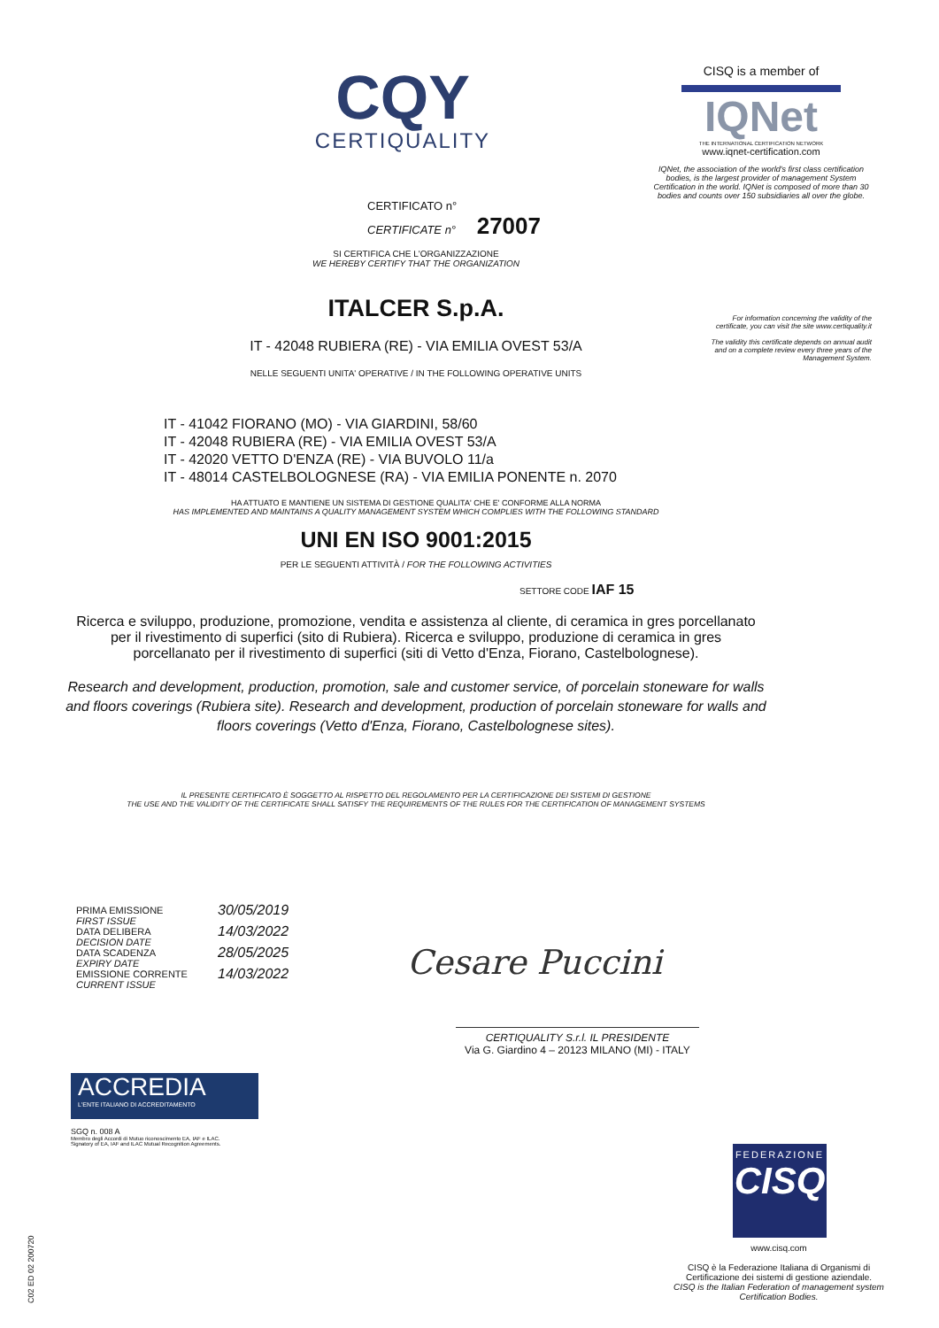CQY
CERTIQUALITY
CISQ is a member of
IQNet
THE INTERNATIONAL CERTIFICATION NETWORK
www.iqnet-certification.com
IQNet, the association of the world's first class certification bodies, is the largest provider of management System Certification in the world. IQNet is composed of more than 30 bodies and counts over 150 subsidiaries all over the globe.
For information concerning the validity of the certificate, you can visit the site www.certiquality.it
The validity this certificate depends on annual audit and on a complete review every three years of the Management System.
CERTIFICATO n°
CERTIFICATE n° 27007
SI CERTIFICA CHE L'ORGANIZZAZIONE
WE HEREBY CERTIFY THAT THE ORGANIZATION
ITALCER S.p.A.
IT - 42048 RUBIERA (RE) - VIA EMILIA OVEST 53/A
NELLE SEGUENTI UNITA' OPERATIVE / IN THE FOLLOWING OPERATIVE UNITS
IT - 41042 FIORANO (MO) - VIA GIARDINI, 58/60
IT - 42048 RUBIERA (RE) - VIA EMILIA OVEST 53/A
IT - 42020 VETTO D'ENZA (RE) - VIA BUVOLO 11/a
IT - 48014 CASTELBOLOGNESE (RA) - VIA EMILIA PONENTE n. 2070
HA ATTUATO E MANTIENE UN SISTEMA DI GESTIONE QUALITA' CHE E' CONFORME ALLA NORMA
HAS IMPLEMENTED AND MAINTAINS A QUALITY MANAGEMENT SYSTEM WHICH COMPLIES WITH THE FOLLOWING STANDARD
UNI EN ISO 9001:2015
PER LE SEGUENTI ATTIVITÀ / FOR THE FOLLOWING ACTIVITIES
SETTORE CODE IAF 15
Ricerca e sviluppo, produzione, promozione, vendita e assistenza al cliente, di ceramica in gres porcellanato per il rivestimento di superfici (sito di Rubiera). Ricerca e sviluppo, produzione di ceramica in gres porcellanato per il rivestimento di superfici (siti di Vetto d'Enza, Fiorano, Castelbolognese).
Research and development, production, promotion, sale and customer service, of porcelain stoneware for walls and floors coverings (Rubiera site). Research and development, production of porcelain stoneware for walls and floors coverings (Vetto d'Enza, Fiorano, Castelbolognese sites).
IL PRESENTE CERTIFICATO È SOGGETTO AL RISPETTO DEL REGOLAMENTO PER LA CERTIFICAZIONE DEI SISTEMI DI GESTIONE
THE USE AND THE VALIDITY OF THE CERTIFICATE SHALL SATISFY THE REQUIREMENTS OF THE RULES FOR THE CERTIFICATION OF MANAGEMENT SYSTEMS
PRIMA EMISSIONE
FIRST ISSUE
30/05/2019
DATA DELIBERA
DECISION DATE
14/03/2022
DATA SCADENZA
EXPIRY DATE
28/05/2025
EMISSIONE CORRENTE
CURRENT ISSUE
14/03/2022
Cesare Puccini
CERTIQUALITY S.r.l. IL PRESIDENTE
Via G. Giardino 4 – 20123 MILANO (MI) - ITALY
ACCREDIA
L'ENTE ITALIANO DI ACCREDITAMENTO
SGQ n. 008 A
Membro degli Accordi di Mutuo riconoscimento EA, IAF e ILAC.
Signatory of EA, IAF and ILAC Mutual Recognition Agreements.
FEDERAZIONE
CISQ
www.cisq.com
CISQ è la Federazione Italiana di Organismi di Certificazione dei sistemi di gestione aziendale.
CISQ is the Italian Federation of management system Certification Bodies.
C02 ED 02 200720